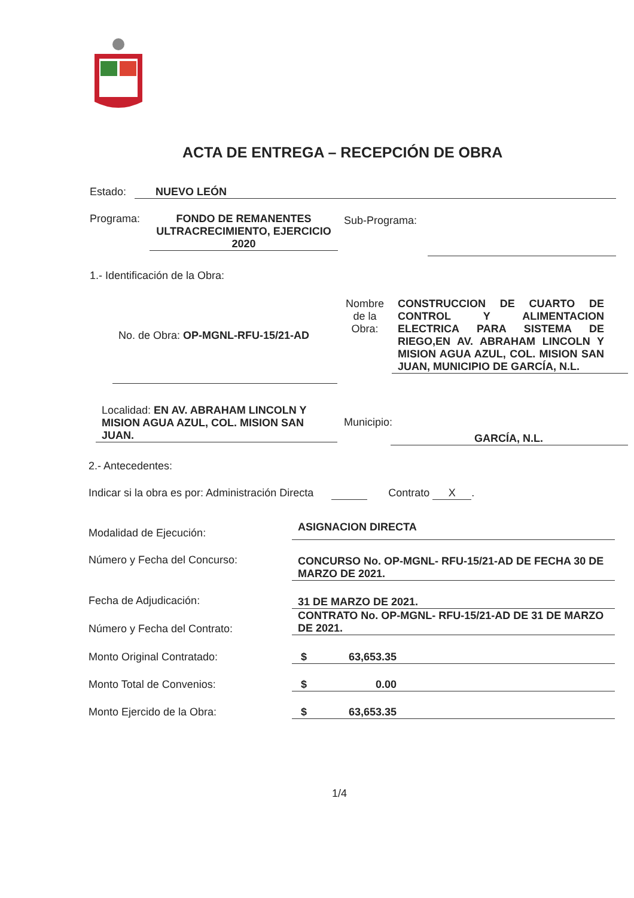ACTA DE ENTREGA – RECEPCIÓN DE OBRA
Estado: NUEVO LEÓN
Programa:
FONDO DE REMANENTES ULTRACRECIMIENTO, EJERCICIO 2020
Sub-Programa:
1.- Identificación de la Obra:
No. de Obra: OP-MGNL-RFU-15/21-AD
Nombre de la Obra:
CONSTRUCCION DE CUARTO DE CONTROL Y ALIMENTACION ELECTRICA PARA SISTEMA DE RIEGO,EN AV. ABRAHAM LINCOLN Y MISION AGUA AZUL, COL. MISION SAN JUAN, MUNICIPIO DE GARCÍA, N.L.
Localidad: EN AV. ABRAHAM LINCOLN Y MISION AGUA AZUL, COL. MISION SAN JUAN.
Municipio:
GARCÍA, N.L.
2.- Antecedentes:
Indicar si la obra es por: Administración Directa Contrato X.
Modalidad de Ejecución: ASIGNACION DIRECTA
Número y Fecha del Concurso:
CONCURSO No. OP-MGNL- RFU-15/21-AD DE FECHA 30 DE MARZO DE 2021.
Fecha de Adjudicación: 31 DE MARZO DE 2021.
Número y Fecha del Contrato:
CONTRATO No. OP-MGNL- RFU-15/21-AD DE 31 DE MARZO DE 2021.
Monto Original Contratado: $ 63,653.35
Monto Total de Convenios: $ 0.00
Monto Ejercido de la Obra: $ 63,653.35
1/4